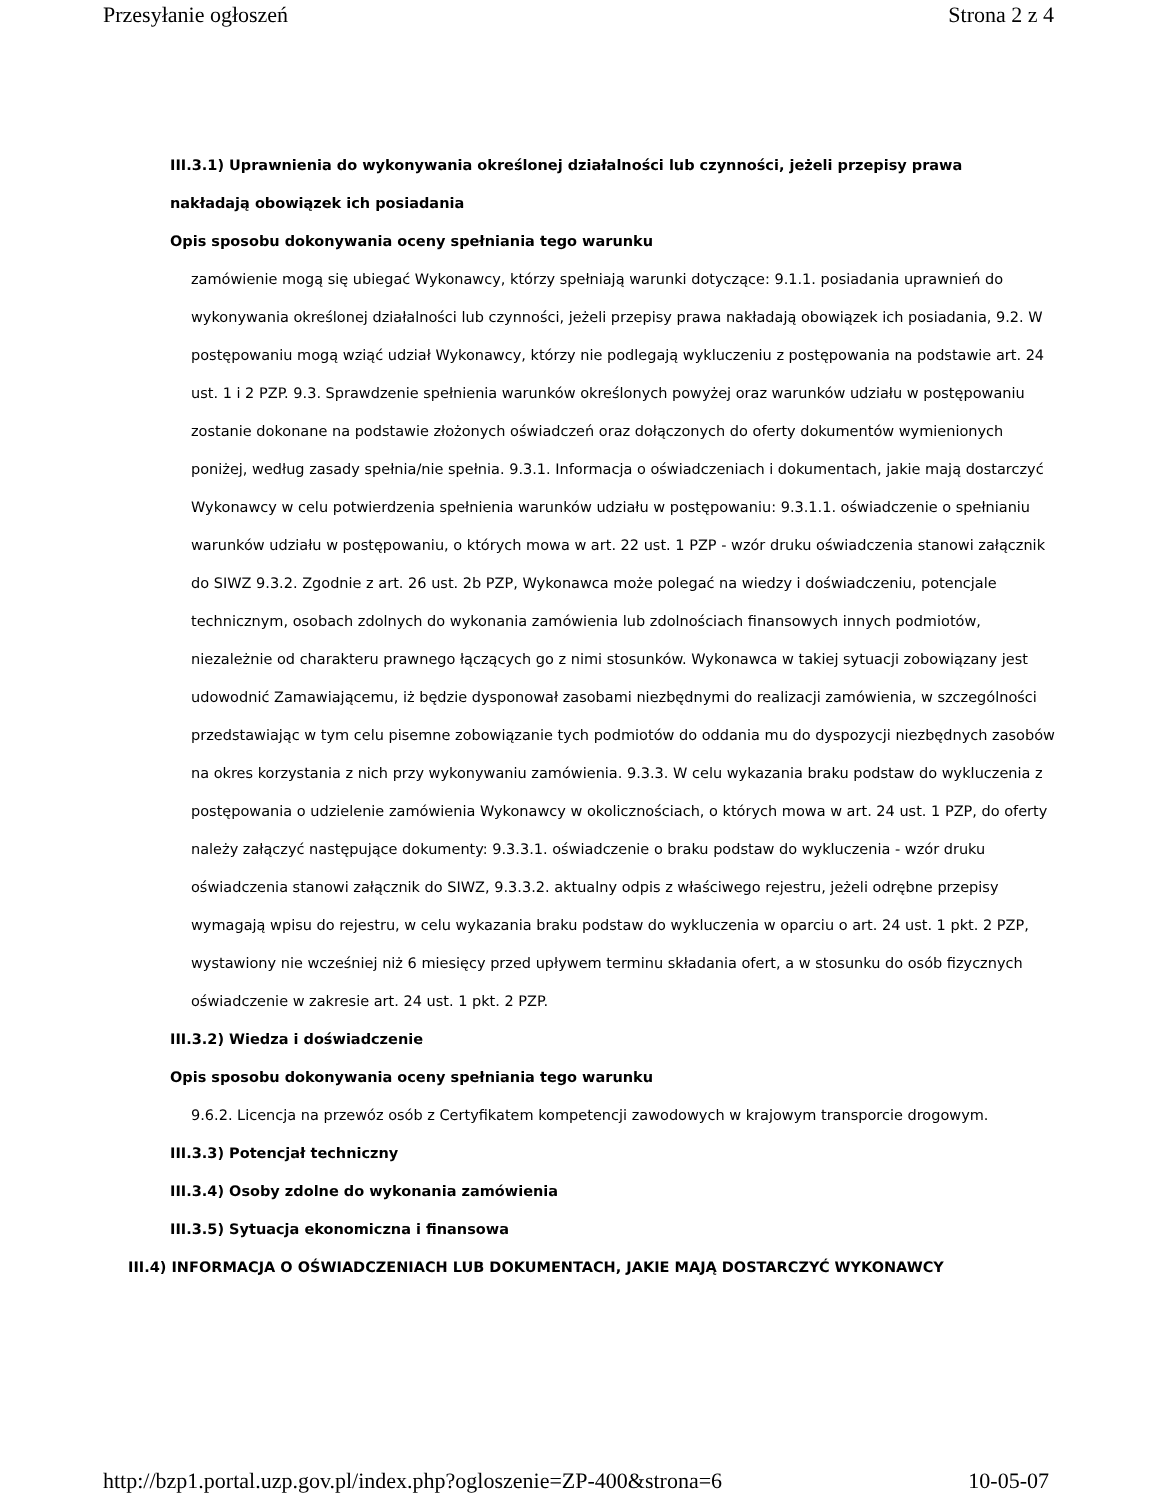Przesyłanie ogłoszeń Strona 2 z 4
III.3.1) Uprawnienia do wykonywania określonej działalności lub czynności, jeżeli przepisy prawa nakładają obowiązek ich posiadania
Opis sposobu dokonywania oceny spełniania tego warunku
zamówienie mogą się ubiegać Wykonawcy, którzy spełniają warunki dotyczące: 9.1.1. posiadania uprawnień do wykonywania określonej działalności lub czynności, jeżeli przepisy prawa nakładają obowiązek ich posiadania, 9.2. W postępowaniu mogą wziąć udział Wykonawcy, którzy nie podlegają wykluczeniu z postępowania na podstawie art. 24 ust. 1 i 2 PZP. 9.3. Sprawdzenie spełnienia warunków określonych powyżej oraz warunków udziału w postępowaniu zostanie dokonane na podstawie złożonych oświadczeń oraz dołączonych do oferty dokumentów wymienionych poniżej, według zasady spełnia/nie spełnia. 9.3.1. Informacja o oświadczeniach i dokumentach, jakie mają dostarczyć Wykonawcy w celu potwierdzenia spełnienia warunków udziału w postępowaniu: 9.3.1.1. oświadczenie o spełnianiu warunków udziału w postępowaniu, o których mowa w art. 22 ust. 1 PZP - wzór druku oświadczenia stanowi załącznik do SIWZ 9.3.2. Zgodnie z art. 26 ust. 2b PZP, Wykonawca może polegać na wiedzy i doświadczeniu, potencjale technicznym, osobach zdolnych do wykonania zamówienia lub zdolnościach finansowych innych podmiotów, niezależnie od charakteru prawnego łączących go z nimi stosunków. Wykonawca w takiej sytuacji zobowiązany jest udowodnić Zamawiającemu, iż będzie dysponował zasobami niezbędnymi do realizacji zamówienia, w szczególności przedstawiając w tym celu pisemne zobowiązanie tych podmiotów do oddania mu do dyspozycji niezbędnych zasobów na okres korzystania z nich przy wykonywaniu zamówienia. 9.3.3. W celu wykazania braku podstaw do wykluczenia z postępowania o udzielenie zamówienia Wykonawcy w okolicznościach, o których mowa w art. 24 ust. 1 PZP, do oferty należy załączyć następujące dokumenty: 9.3.3.1. oświadczenie o braku podstaw do wykluczenia - wzór druku oświadczenia stanowi załącznik do SIWZ, 9.3.3.2. aktualny odpis z właściwego rejestru, jeżeli odrębne przepisy wymagają wpisu do rejestru, w celu wykazania braku podstaw do wykluczenia w oparciu o art. 24 ust. 1 pkt. 2 PZP, wystawiony nie wcześniej niż 6 miesięcy przed upływem terminu składania ofert, a w stosunku do osób fizycznych oświadczenie w zakresie art. 24 ust. 1 pkt. 2 PZP.
III.3.2) Wiedza i doświadczenie
Opis sposobu dokonywania oceny spełniania tego warunku
9.6.2. Licencja na przewóz osób z Certyfikatem kompetencji zawodowych w krajowym transporcie drogowym.
III.3.3) Potencjał techniczny
III.3.4) Osoby zdolne do wykonania zamówienia
III.3.5) Sytuacja ekonomiczna i finansowa
III.4) INFORMACJA O OŚWIADCZENIACH LUB DOKUMENTACH, JAKIE MAJĄ DOSTARCZYĆ WYKONAWCY
http://bzp1.portal.uzp.gov.pl/index.php?ogloszenie=ZP-400&strona=6 10-05-07